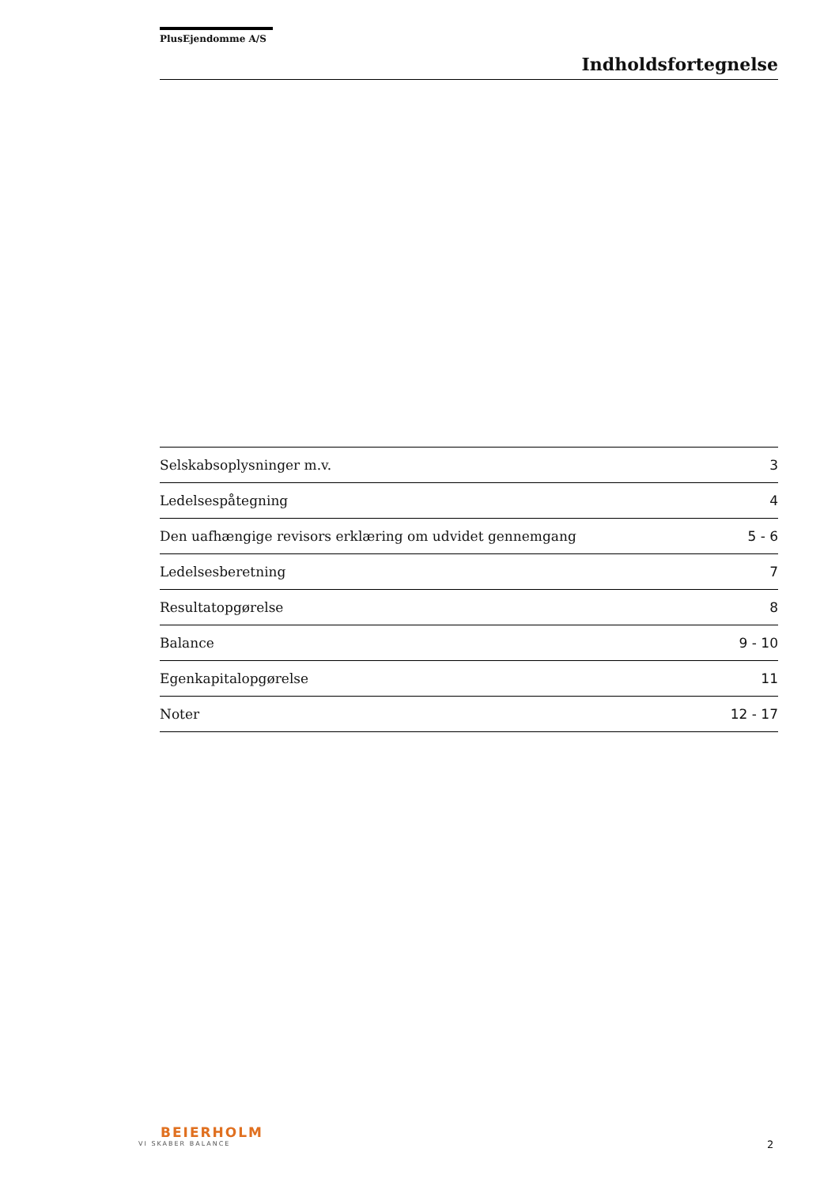PlusEjendomme A/S
Indholdsfortegnelse
| Selskabsoplysninger m.v. | 3 |
| Ledelsespåtegning | 4 |
| Den uafhængige revisors erklæring om udvidet gennemgang | 5 - 6 |
| Ledelsesberetning | 7 |
| Resultatopgørelse | 8 |
| Balance | 9 - 10 |
| Egenkapitalopgørelse | 11 |
| Noter | 12 - 17 |
BEIERHOLM
VI SKABER BALANCE
2